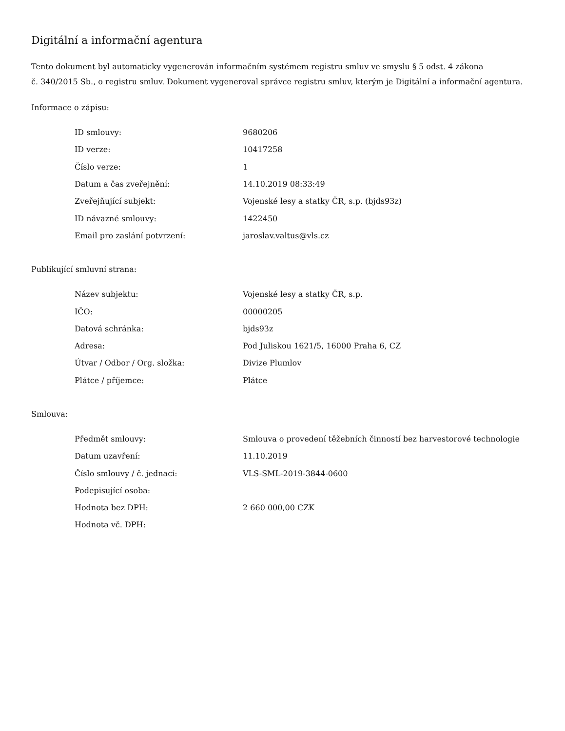Digitální a informační agentura
Tento dokument byl automaticky vygenerován informačním systémem registru smluv ve smyslu § 5 odst. 4 zákona
č. 340/2015 Sb., o registru smluv. Dokument vygeneroval správce registru smluv, kterým je Digitální a informační agentura.
Informace o zápisu:
| ID smlouvy: | 9680206 |
| ID verze: | 10417258 |
| Číslo verze: | 1 |
| Datum a čas zveřejnění: | 14.10.2019 08:33:49 |
| Zveřejňující subjekt: | Vojenské lesy a statky ČR, s.p. (bjds93z) |
| ID návazné smlouvy: | 1422450 |
| Email pro zaslání potvrzení: | jaroslav.valtus@vls.cz |
Publikující smluvní strana:
| Název subjektu: | Vojenské lesy a statky ČR, s.p. |
| IČO: | 00000205 |
| Datová schránka: | bjds93z |
| Adresa: | Pod Juliskou 1621/5, 16000 Praha 6, CZ |
| Útvar / Odbor / Org. složka: | Divize Plumlov |
| Plátce / příjemce: | Plátce |
Smlouva:
| Předmět smlouvy: | Smlouva o provedení těžebních činností bez harvestorové technologie |
| Datum uzavření: | 11.10.2019 |
| Číslo smlouvy / č. jednací: | VLS-SML-2019-3844-0600 |
| Podepisující osoba: | |
| Hodnota bez DPH: | 2 660 000,00 CZK |
| Hodnota vč. DPH: | |